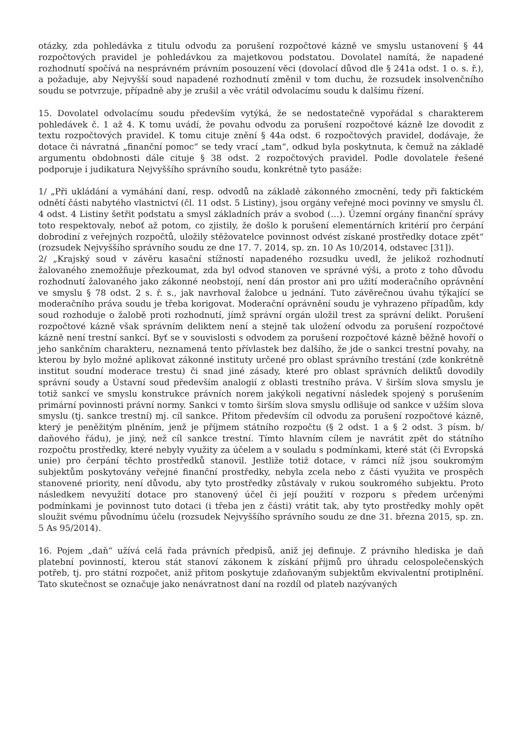otázky, zda pohledávka z titulu odvodu za porušení rozpočtové kázně ve smyslu ustanovení § 44 rozpočtových pravidel je pohledávkou za majetkovou podstatou. Dovolatel namítá, že napadené rozhodnutí spočívá na nesprávném právním posouzení věci (dovolací důvod dle § 241a odst. 1 o. s. ř.), a požaduje, aby Nejvyšší soud napadené rozhodnutí změnil v tom duchu, že rozsudek insolvenčního soudu se potvrzuje, případně aby je zrušil a věc vrátil odvolacímu soudu k dalšímu řízení.
15. Dovolatel odvolacímu soudu především vytýká, že se nedostatečně vypořádal s charakterem pohledávek č. 1 až 4. K tomu uvádí, že povahu odvodu za porušení rozpočtové kázně lze dovodit z textu rozpočtových pravidel. K tomu cituje znění § 44a odst. 6 rozpočtových pravidel, dodávaje, že dotace či návratná „finanční pomoc“ se tedy vrací „tam“, odkud byla poskytnuta, k čemuž na základě argumentu obdobnosti dále cituje § 38 odst. 2 rozpočtových pravidel. Podle dovolatele řešené podporuje i judikatura Nejvyššího správního soudu, konkrétně tyto pasáže:
1/ „Při ukládání a vymáhání daní, resp. odvodů na základě zákonného zmocnění, tedy při faktickém odnětí části nabytého vlastnictví (čl. 11 odst. 5 Listiny), jsou orgány veřejné moci povinny ve smyslu čl. 4 odst. 4 Listiny šetřit podstatu a smysl základních práv a svobod (…). Územní orgány finanční správy toto respektovaly, neboť až potom, co zjistily, že došlo k porušení elementárních kritérií pro čerpání dobrodiní z veřejných rozpočtů, uložily stěžovatelce povinnost odvést získané prostředky dotace zpět“ (rozsudek Nejvyššího správního soudu ze dne 17. 7. 2014, sp. zn. 10 As 10/2014, odstavec [31]).
2/ „Krajský soud v závěru kasační stížností napadeného rozsudku uvedl, že jelikož rozhodnutí žalovaného znemožňuje přezkoumat, zda byl odvod stanoven ve správné výši, a proto z toho důvodu rozhodnutí žalovaného jako zákonné neobstojí, není dán prostor ani pro užití moderačního oprávnění ve smyslu § 78 odst. 2 s. ř. s., jak navrhoval žalobce u jednání. Tuto závěrečnou úvahu týkající se moderačního práva soudu je třeba korigovat. Moderační oprávnění soudu je vyhrazeno případům, kdy soud rozhoduje o žalobě proti rozhodnutí, jímž správní orgán uložil trest za správní delikt. Porušení rozpočtové kázně však správním deliktem není a stejně tak uložení odvodu za porušení rozpočtové kázně není trestní sankcí. Byť se v souvislosti s odvodem za porušení rozpočtové kázně běžně hovoří o jeho sankčním charakteru, neznamená tento přívlastek bez dalšího, že jde o sankci trestní povahy, na kterou by bylo možné aplikovat zákonné instituty určené pro oblast správního trestání (zde konkrétně institut soudní moderace trestu) či snad jiné zásady, které pro oblast správních deliktů dovodily správní soudy a Ústavní soud především analogií z oblasti trestního práva. V širším slova smyslu je totiž sankcí ve smyslu konstrukce právních norem jakýkoli negativní následek spojený s porušením primární povinnosti právní normy. Sankci v tomto širším slova smyslu odlišuje od sankce v užším slova smyslu (tj. sankce trestní) mj. cíl sankce. Přitom především cíl odvodu za porušení rozpočtové kázně, který je peněžitým plněním, jenž je příjmem státního rozpočtu (§ 2 odst. 1 a § 2 odst. 3 písm. b/ daňového řádu), je jiný, než cíl sankce trestní. Tímto hlavním cílem je navrátit zpět do státního rozpočtu prostředky, které nebyly využity za účelem a v souladu s podmínkami, které stát (či Evropská unie) pro čerpání těchto prostředků stanovil. Jestliže totiž dotace, v rámci níž jsou soukromým subjektům poskytovány veřejné finanční prostředky, nebyla zcela nebo z části využita ve prospěch stanovené priority, není důvodu, aby tyto prostředky zůstávaly v rukou soukromého subjektu. Proto následkem nevyužití dotace pro stanovený účel či její použití v rozporu s předem určenými podmínkami je povinnost tuto dotaci (i třeba jen z části) vrátit tak, aby tyto prostředky mohly opět sloužit svému původnímu účelu (rozsudek Nejvyššího správního soudu ze dne 31. března 2015, sp. zn. 5 As 95/2014).
16. Pojem „daň“ užívá celá řada právních předpisů, aniž jej definuje. Z právního hlediska je daň platební povinností, kterou stát stanoví zákonem k získání příjmů pro úhradu celospolečenských potřeb, tj. pro státní rozpočet, aniž přitom poskytuje zdaňovaným subjektům ekvivalentní protiplnění. Tato skutečnost se označuje jako nenávratnost daní na rozdíl od plateb nazývaných